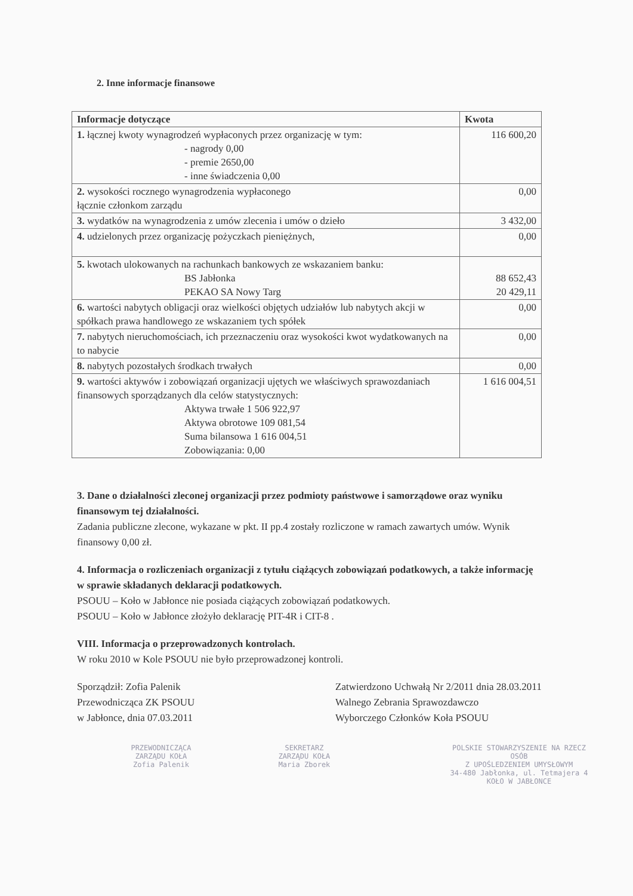2. Inne informacje finansowe
| Informacje dotyczące | Kwota |
| --- | --- |
| 1. łącznej kwoty wynagrodzeń wypłaconych przez organizację w tym: - nagrody 0,00 - premie 2650,00 - inne świadczenia 0,00 | 116 600,20 |
| 2. wysokości rocznego wynagrodzenia wypłaconego łącznie członkom zarządu | 0,00 |
| 3. wydatków na wynagrodzenia z umów zlecenia i umów o dzieło | 3 432,00 |
| 4. udzielonych przez organizację pożyczkach pieniężnych, | 0,00 |
| 5. kwotach ulokowanych na rachunkach bankowych ze wskazaniem banku: BS Jabłonka PEKAO SA Nowy Targ | 88 652,43 20 429,11 |
| 6. wartości nabytych obligacji oraz wielkości objętych udziałów lub nabytych akcji w spółkach prawa handlowego ze wskazaniem tych spółek | 0,00 |
| 7. nabytych nieruchomościach, ich przeznaczeniu oraz wysokości kwot wydatkowanych na to nabycie | 0,00 |
| 8. nabytych pozostałych środkach trwałych | 0,00 |
| 9. wartości aktywów i zobowiązań organizacji ujętych we właściwych sprawozdaniach finansowych sporządzanych dla celów statystycznych: Aktywa trwałe 1 506 922,97 Aktywa obrotowe 109 081,54 Suma bilansowa 1 616 004,51 Zobowiązania: 0,00 | 1 616 004,51 |
3. Dane o działalności zleconej organizacji przez podmioty państwowe i samorządowe oraz wyniku finansowym tej działalności.
Zadania publiczne zlecone, wykazane w pkt. II pp.4 zostały rozliczone w ramach zawartych umów. Wynik finansowy 0,00 zł.
4. Informacja o rozliczeniach organizacji z tytułu ciążących zobowiązań podatkowych, a także informację w sprawie składanych deklaracji podatkowych.
PSOUU – Koło w Jabłonce nie posiada ciążących zobowiązań podatkowych.
PSOUU – Koło w Jabłonce złożyło deklarację PIT-4R i CIT-8 .
VIII. Informacja o przeprowadzonych kontrolach.
W roku 2010 w Kole PSOUU nie było przeprowadzonej kontroli.
Sporządził: Zofia Palenik
Przewodnicząca ZK PSOUU
w Jabłonce, dnia 07.03.2011
Zatwierdzono Uchwałą Nr 2/2011 dnia 28.03.2011
Walnego Zebrania Sprawozdawczo
Wyborczego Członków Koła PSOUU
PRZEWODNICZĄCA
ZARZĄDU KOŁA
Zofia Palenik
SEKRETARZ
ZARZĄDU KOŁA
Maria Zborek
POLSKIE STOWARZYSZENIE NA RZECZ OSÓB
Z UPOŚLEDZENIEM UMYSŁOWYM
34-480 Jabłonka, ul. Tetmajera 4
KOŁO W JABŁONCE